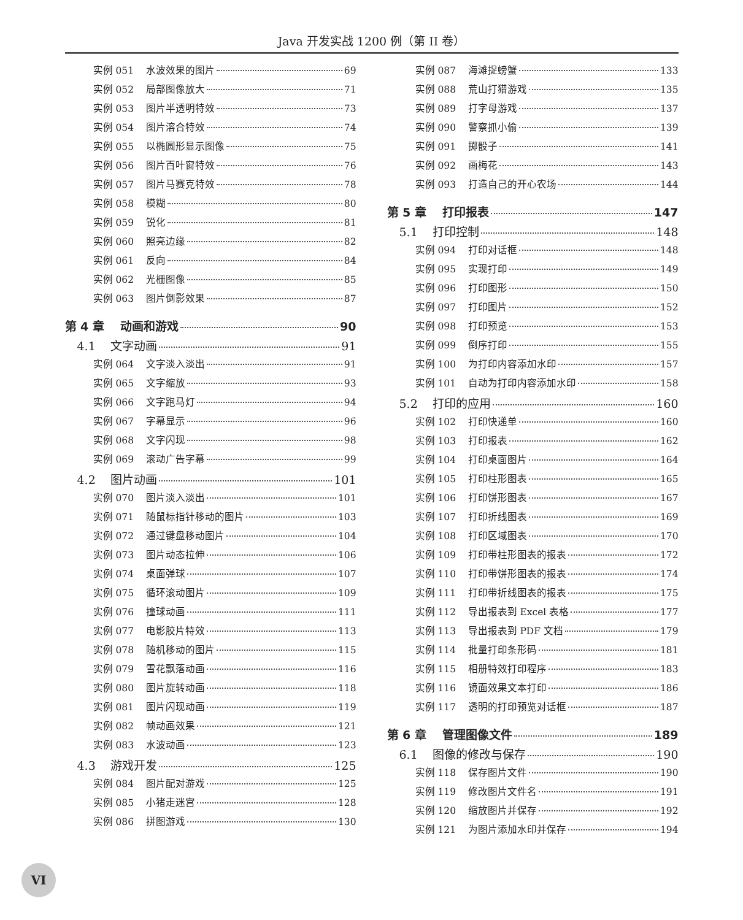Java 开发实战 1200 例（第 II 卷）
实例 051 水波效果的图片 69
实例 052 局部图像放大 71
实例 053 图片半透明特效 73
实例 054 图片溶合特效 74
实例 055 以椭圆形显示图像 75
实例 056 图片百叶窗特效 76
实例 057 图片马赛克特效 78
实例 058 模糊 80
实例 059 锐化 81
实例 060 照亮边缘 82
实例 061 反向 84
实例 062 光栅图像 85
实例 063 图片倒影效果 87
第 4 章 动画和游戏 90
4.1 文字动画 91
实例 064 文字淡入淡出 91
实例 065 文字缩放 93
实例 066 文字跑马灯 94
实例 067 字幕显示 96
实例 068 文字闪现 98
实例 069 滚动广告字幕 99
4.2 图片动画 101
实例 070 图片淡入淡出 101
实例 071 随鼠标指针移动的图片 103
实例 072 通过键盘移动图片 104
实例 073 图片动态拉伸 106
实例 074 桌面弹球 107
实例 075 循环滚动图片 109
实例 076 撞球动画 111
实例 077 电影胶片特效 113
实例 078 随机移动的图片 115
实例 079 雪花飘落动画 116
实例 080 图片旋转动画 118
实例 081 图片闪现动画 119
实例 082 帧动画效果 121
实例 083 水波动画 123
4.3 游戏开发 125
实例 084 图片配对游戏 125
实例 085 小猪走迷宫 128
实例 086 拼图游戏 130
实例 087 海滩捉螃蟹 133
实例 088 荒山打猎游戏 135
实例 089 打字母游戏 137
实例 090 警察抓小偷 139
实例 091 掷骰子 141
实例 092 画梅花 143
实例 093 打造自己的开心农场 144
第 5 章 打印报表 147
5.1 打印控制 148
实例 094 打印对话框 148
实例 095 实现打印 149
实例 096 打印图形 150
实例 097 打印图片 152
实例 098 打印预览 153
实例 099 倒序打印 155
实例 100 为打印内容添加水印 157
实例 101 自动为打印内容添加水印 158
5.2 打印的应用 160
实例 102 打印快递单 160
实例 103 打印报表 162
实例 104 打印桌面图片 164
实例 105 打印柱形图表 165
实例 106 打印饼形图表 167
实例 107 打印折线图表 169
实例 108 打印区域图表 170
实例 109 打印带柱形图表的报表 172
实例 110 打印带饼形图表的报表 174
实例 111 打印带折线图表的报表 175
实例 112 导出报表到 Excel 表格 177
实例 113 导出报表到 PDF 文档 179
实例 114 批量打印条形码 181
实例 115 相册特效打印程序 183
实例 116 镜面效果文本打印 186
实例 117 透明的打印预览对话框 187
第 6 章 管理图像文件 189
6.1 图像的修改与保存 190
实例 118 保存图片文件 190
实例 119 修改图片文件名 191
实例 120 缩放图片并保存 192
实例 121 为图片添加水印并保存 194
VI